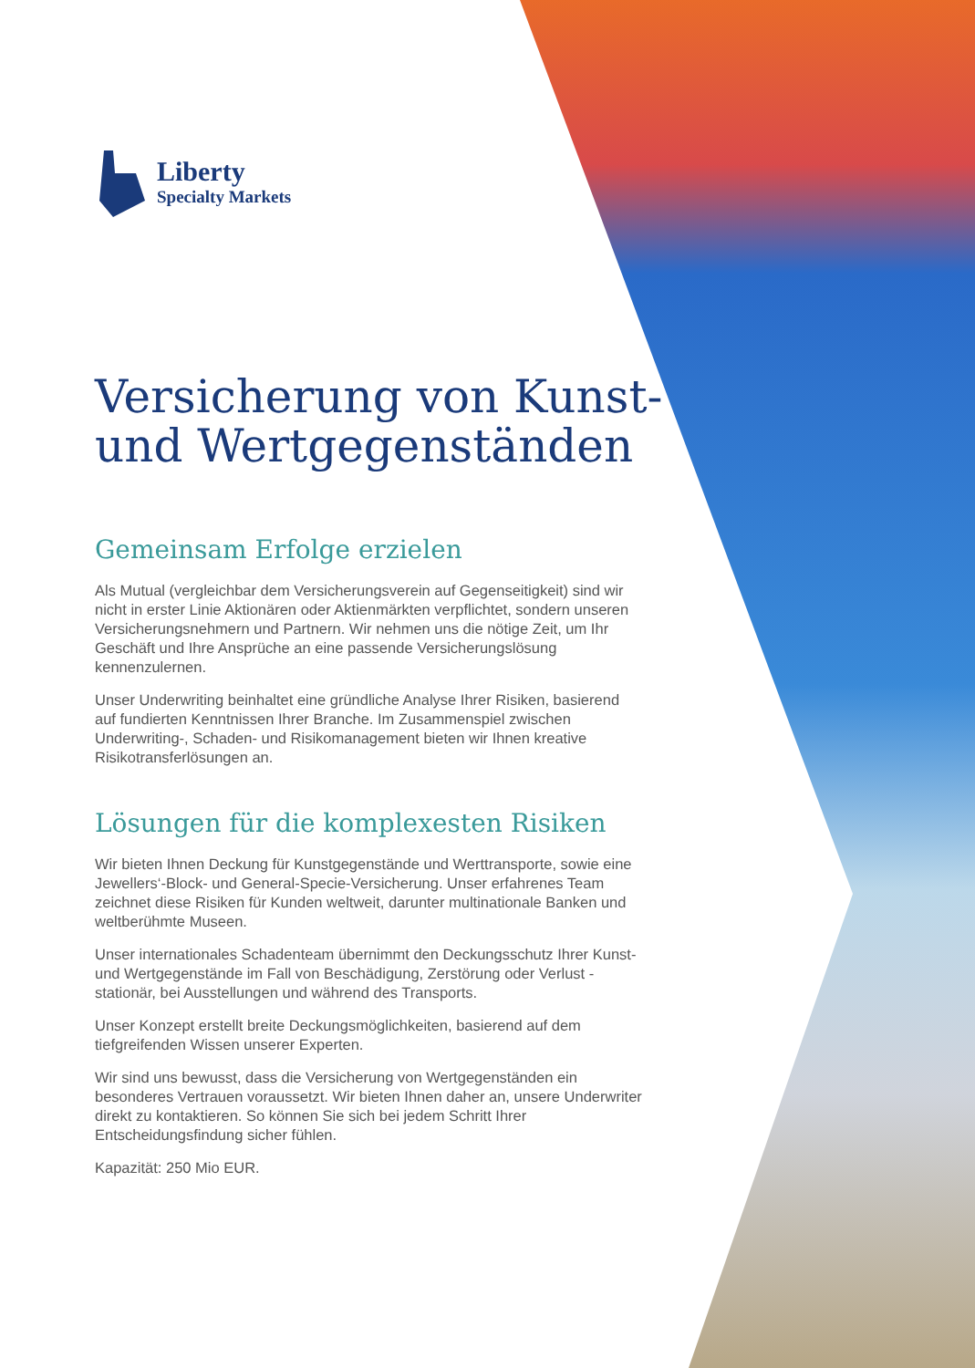Liberty
Specialty Markets
Versicherung von Kunst- und Wertgegenständen
Gemeinsam Erfolge erzielen
Als Mutual (vergleichbar dem Versicherungsverein auf Gegenseitigkeit) sind wir nicht in erster Linie Aktionären oder Aktienmärkten verpflichtet, sondern unseren Versicherungsnehmern und Partnern. Wir nehmen uns die nötige Zeit, um Ihr Geschäft und Ihre Ansprüche an eine passende Versicherungslösung kennenzulernen.
Unser Underwriting beinhaltet eine gründliche Analyse Ihrer Risiken, basierend auf fundierten Kenntnissen Ihrer Branche. Im Zusammenspiel zwischen Underwriting-, Schaden- und Risikomanagement bieten wir Ihnen kreative Risikotransferlösungen an.
Lösungen für die komplexesten Risiken
Wir bieten Ihnen Deckung für Kunstgegenstände und Werttransporte, sowie eine Jewellers‘-Block- und General-Specie-Versicherung. Unser erfahrenes Team zeichnet diese Risiken für Kunden weltweit, darunter multinationale Banken und weltberühmte Museen.
Unser internationales Schadenteam übernimmt den Deckungsschutz Ihrer Kunst- und Wertgegenstände im Fall von Beschädigung, Zerstörung oder Verlust - stationär, bei Ausstellungen und während des Transports.
Unser Konzept erstellt breite Deckungsmöglichkeiten, basierend auf dem tiefgreifenden Wissen unserer Experten.
Wir sind uns bewusst, dass die Versicherung von Wertgegenständen ein besonderes Vertrauen voraussetzt. Wir bieten Ihnen daher an, unsere Underwriter direkt zu kontaktieren. So können Sie sich bei jedem Schritt Ihrer Entscheidungsfindung sicher fühlen.
Kapazität: 250 Mio EUR.